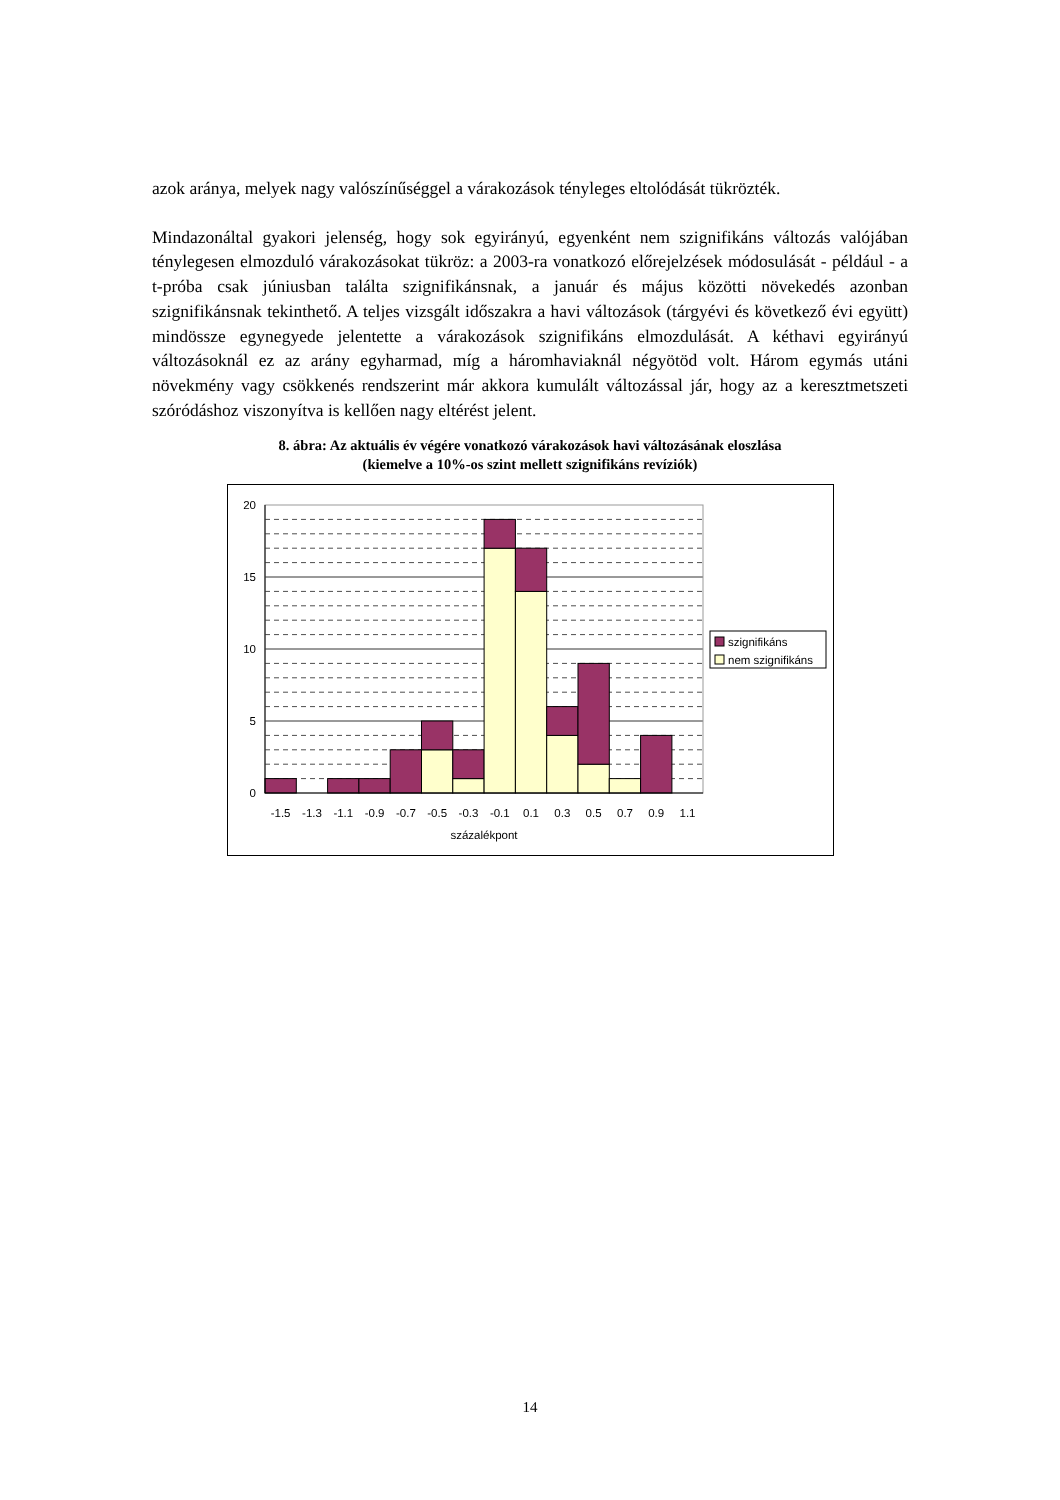azok aránya, melyek nagy valószínűséggel a várakozások tényleges eltolódását tükrözték.
Mindazonáltal gyakori jelenség, hogy sok egyirányú, egyenként nem szignifikáns változás valójában ténylegesen elmozduló várakozásokat tükröz: a 2003-ra vonatkozó előrejelzések módosulását - például - a t-próba csak júniusban találta szignifikánsnak, a január és május közötti növekedés azonban szignifikánsnak tekinthető. A teljes vizsgált időszakra a havi változások (tárgyévi és következő évi együtt) mindössze egynegyede jelentette a várakozások szignifikáns elmozdulását. A kéthavi egyirányú változásoknál ez az arány egyharmad, míg a háromhaviaknál négyötöd volt. Három egymás utáni növekmény vagy csökkenés rendszerint már akkora kumulált változással jár, hogy az a keresztmetszeti szóródáshoz viszonyítva is kellően nagy eltérést jelent.
8. ábra: Az aktuális év végére vonatkozó várakozások havi változásának eloszlása
(kiemelve a 10%-os szint mellett szignifikáns revíziók)
20
15
10
5
0
-1.5
-1.3
-1.1
-0.9
-0.7
-0.5
-0.3
-0.1
0.1
0.3
0.5
0.7
0.9
1.1
százalékpont
szignifikáns
nem szignifikáns
14